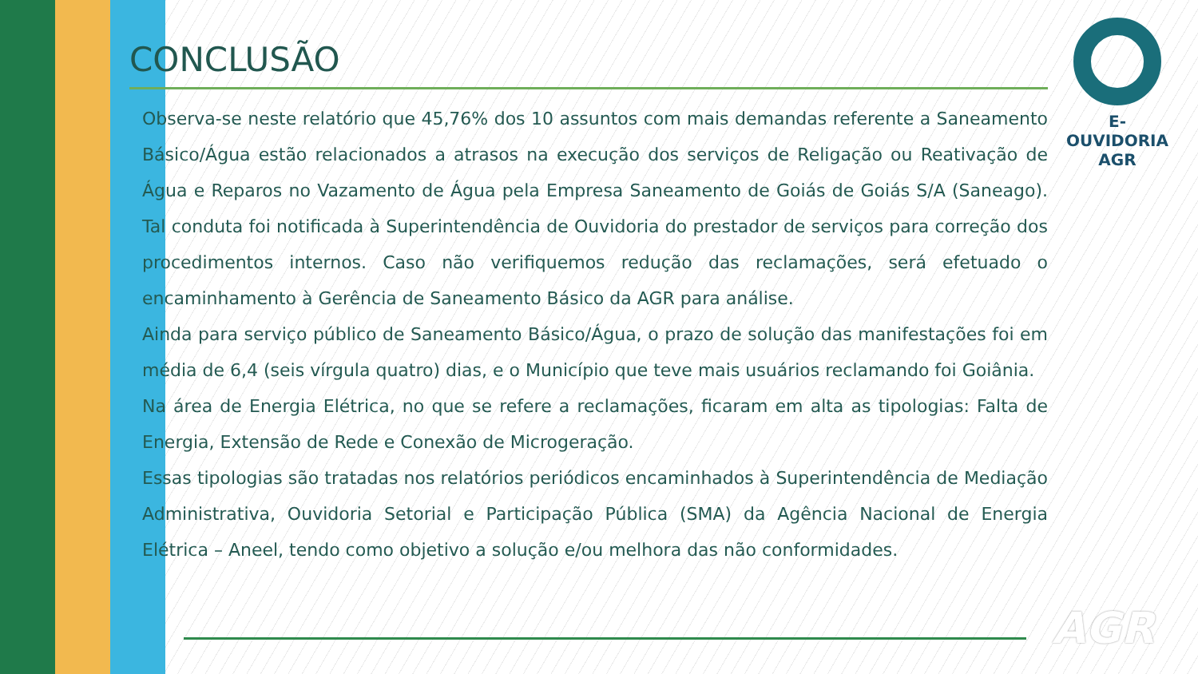CONCLUSÃO
Observa-se neste relatório que 45,76% dos 10 assuntos com mais demandas referente a Saneamento Básico/Água estão relacionados a atrasos na execução dos serviços de Religação ou Reativação de Água e Reparos no Vazamento de Água pela Empresa Saneamento de Goiás de Goiás S/A (Saneago). Tal conduta foi notificada à Superintendência de Ouvidoria do prestador de serviços para correção dos procedimentos internos. Caso não verifiquemos redução das reclamações, será efetuado o encaminhamento à Gerência de Saneamento Básico da AGR para análise.
Ainda para serviço público de Saneamento Básico/Água, o prazo de solução das manifestações foi em média de 6,4 (seis vírgula quatro) dias, e o Município que teve mais usuários reclamando foi Goiânia.
Na área de Energia Elétrica, no que se refere a reclamações, ficaram em alta as tipologias: Falta de Energia, Extensão de Rede e Conexão de Microgeração.
Essas tipologias são tratadas nos relatórios periódicos encaminhados à Superintendência de Mediação Administrativa, Ouvidoria Setorial e Participação Pública (SMA) da Agência Nacional de Energia Elétrica – Aneel, tendo como objetivo a solução e/ou melhora das não conformidades.
E-OUVIDORIA
AGR
AGR